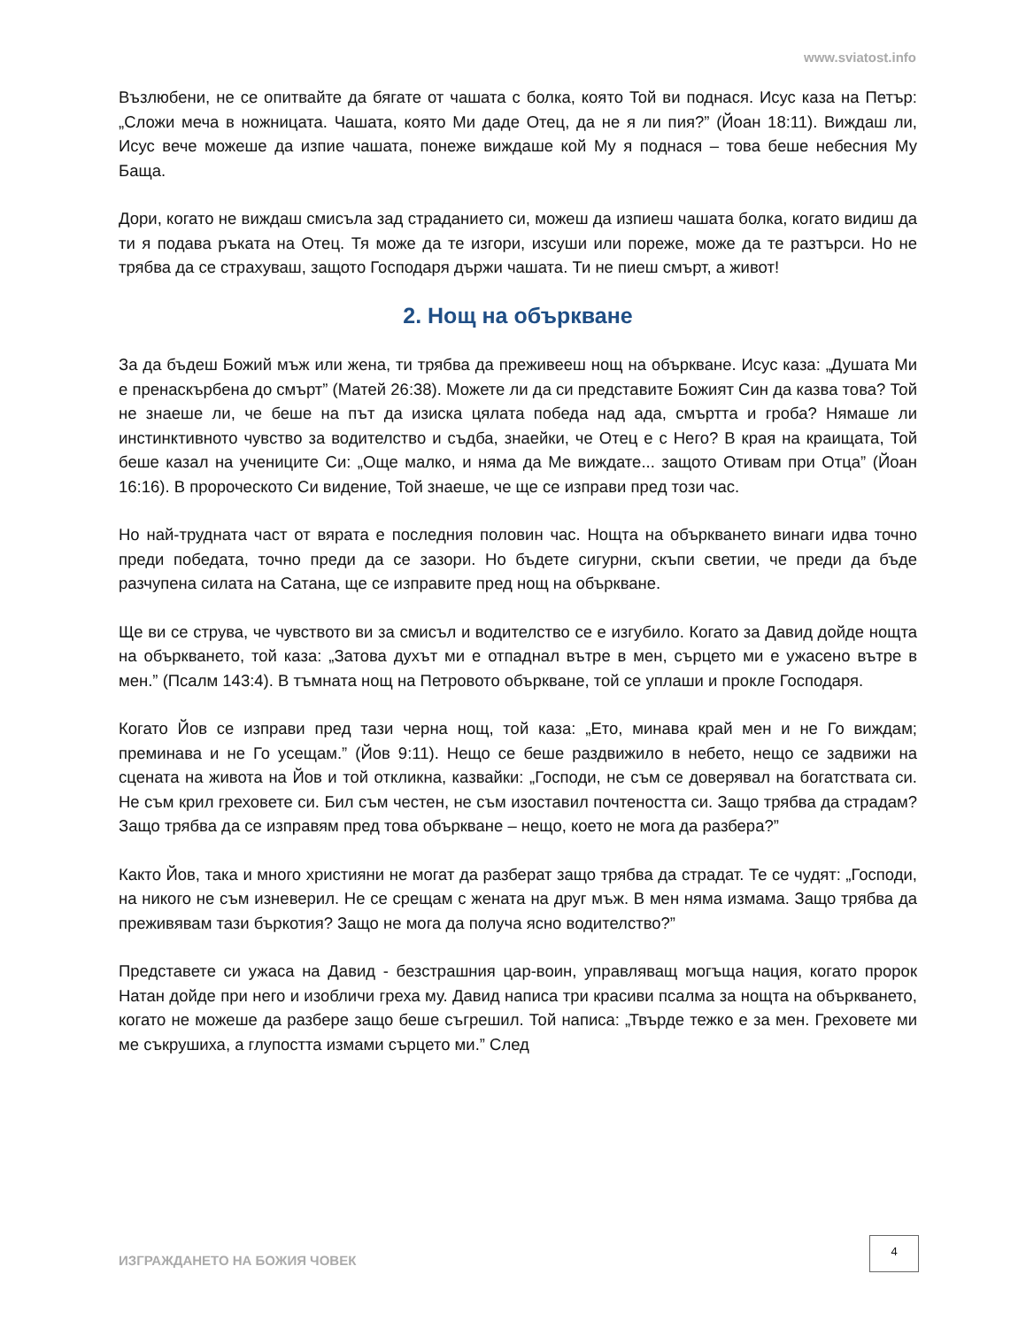www.sviatost.info
Възлюбени, не се опитвайте да бягате от чашата с болка, която Той ви поднася. Исус каза на Петър: „Сложи меча в ножницата. Чашата, която Ми даде Отец, да не я ли пия?” (Йоан 18:11). Виждаш ли, Исус вече можеше да изпие чашата, понеже виждаше кой Му я поднася – това беше небесния Му Баща.
Дори, когато не виждаш смисъла зад страданието си, можеш да изпиеш чашата болка, когато видиш да ти я подава ръката на Отец. Тя може да те изгори, изсуши или пореже, може да те разтърси. Но не трябва да се страхуваш, защото Господаря държи чашата. Ти не пиеш смърт, а живот!
2. Нощ на объркване
За да бъдеш Божий мъж или жена, ти трябва да преживееш нощ на объркване. Исус каза: „Душата Ми е пренаскърбена до смърт” (Матей 26:38). Можете ли да си представите Божият Син да казва това? Той не знаеше ли, че беше на път да изиска цялата победа над ада, смъртта и гроба? Нямаше ли инстинктивното чувство за водителство и съдба, знаейки, че Отец е с Него? В края на краищата, Той беше казал на учениците Си: „Още малко, и няма да Ме виждате... защото Отивам при Отца” (Йоан 16:16). В пророческото Си видение, Той знаеше, че ще се изправи пред този час.
Но най-трудната част от вярата е последния половин час. Нощта на объркването винаги идва точно преди победата, точно преди да се зазори. Но бъдете сигурни, скъпи светии, че преди да бъде разчупена силата на Сатана, ще се изправите пред нощ на объркване.
Ще ви се струва, че чувството ви за смисъл и водителство се е изгубило. Когато за Давид дойде нощта на объркването, той каза: „Затова духът ми е отпаднал вътре в мен, сърцето ми е ужасено вътре в мен.” (Псалм 143:4). В тъмната нощ на Петровото объркване, той се уплаши и прокле Господаря.
Когато Йов се изправи пред тази черна нощ, той каза: „Ето, минава край мен и не Го виждам; преминава и не Го усещам.” (Йов 9:11). Нещо се беше раздвижило в небето, нещо се задвижи на сцената на живота на Йов и той откликна, казвайки: „Господи, не съм се доверявал на богатствата си. Не съм крил греховете си. Бил съм честен, не съм изоставил почтеността си. Защо трябва да страдам? Защо трябва да се изправям пред това объркване – нещо, което не мога да разбера?”
Както Йов, така и много християни не могат да разберат защо трябва да страдат. Те се чудят: „Господи, на никого не съм изневерил. Не се срещам с жената на друг мъж. В мен няма измама. Защо трябва да преживявам тази бъркотия? Защо не мога да получа ясно водителство?”
Представете си ужаса на Давид - безстрашния цар-воин, управляващ могъща нация, когато пророк Натан дойде при него и изобличи греха му. Давид написа три красиви псалма за нощта на объркването, когато не можеше да разбере защо беше съгрешил. Той написа: „Твърде тежко е за мен. Греховете ми ме съкрушиха, а глупостта измами сърцето ми.” След
ИЗГРАЖДАНЕТО НА БОЖИЯ ЧОВЕК
4